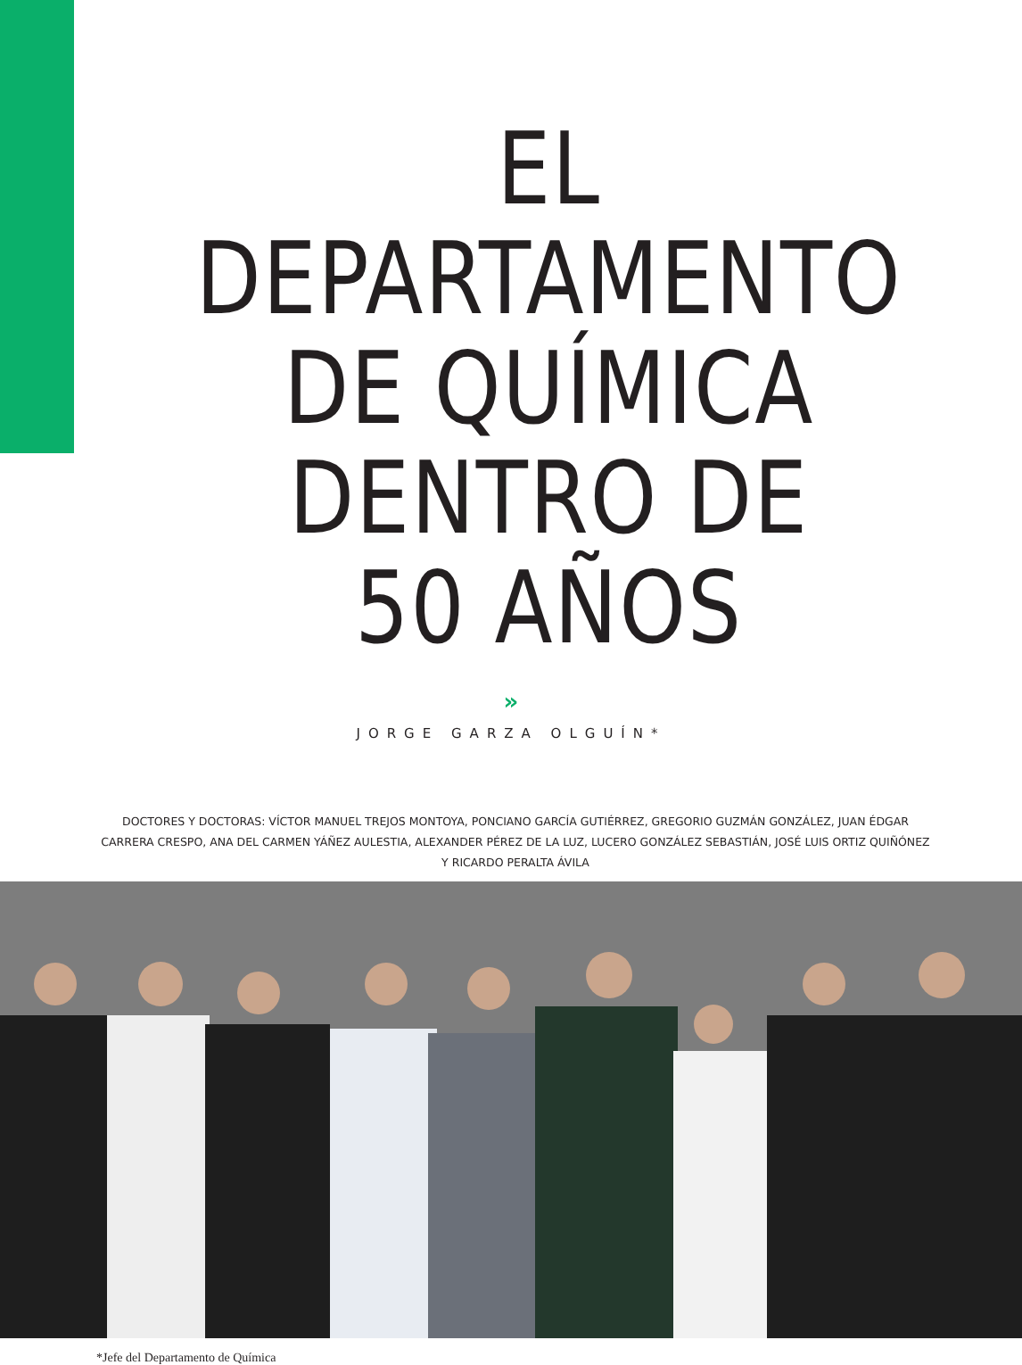EL DEPARTAMENTO
DE QUÍMICA
DENTRO DE
50 AÑOS
»
JORGE GARZA OLGUÍN*
DOCTORES Y DOCTORAS: VÍCTOR MANUEL TREJOS MONTOYA, PONCIANO GARCÍA GUTIÉRREZ, GREGORIO GUZMÁN GONZÁLEZ, JUAN ÉDGAR CARRERA CRESPO, ANA DEL CARMEN YÁÑEZ AULESTIA, ALEXANDER PÉREZ DE LA LUZ, LUCERO GONZÁLEZ SEBASTIÁN, JOSÉ LUIS ORTIZ QUIÑÓNEZ Y RICARDO PERALTA ÁVILA
*Jefe del Departamento de Química